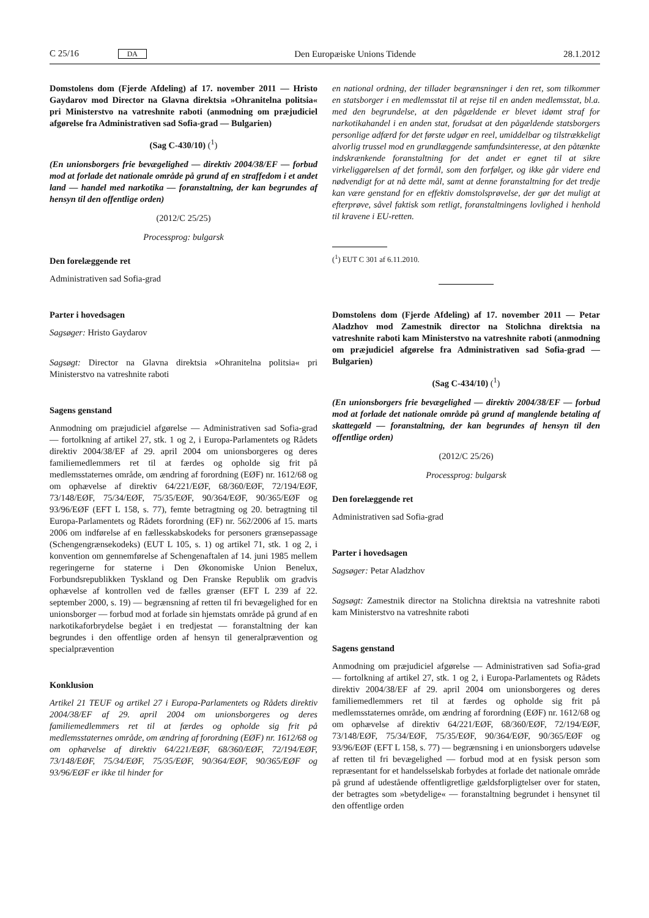C 25/16 DA Den Europæiske Unions Tidende 28.1.2012
Domstolens dom (Fjerde Afdeling) af 17. november 2011 — Hristo Gaydarov mod Director na Glavna direktsia »Ohranitelna politsia« pri Ministerstvo na vatreshnite raboti (anmodning om præjudiciel afgørelse fra Administrativen sad Sofia-grad — Bulgarien)
(Sag C-430/10) (<sup>1</sup>)
(En unionsborgers frie bevægelighed — direktiv 2004/38/EF — forbud mod at forlade det nationale område på grund af en straffedom i et andet land — handel med narkotika — foranstaltning, der kan begrundes af hensyn til den offentlige orden)
(2012/C 25/25)
Processprog: bulgarsk
Den forelæggende ret
Administrativen sad Sofia-grad
Parter i hovedsagen
Sagsøger: Hristo Gaydarov
Sagsøgt: Director na Glavna direktsia »Ohranitelna politsia« pri Ministerstvo na vatreshnite raboti
Sagens genstand
Anmodning om præjudiciel afgørelse — Administrativen sad Sofia-grad — fortolkning af artikel 27, stk. 1 og 2, i Europa-Parlamentets og Rådets direktiv 2004/38/EF af 29. april 2004 om unionsborgeres og deres familiemedlemmers ret til at færdes og opholde sig frit på medlemsstaternes område, om ændring af forordning (EØF) nr. 1612/68 og om ophævelse af direktiv 64/221/EØF, 68/360/EØF, 72/194/EØF, 73/148/EØF, 75/34/EØF, 75/35/EØF, 90/364/EØF, 90/365/EØF og 93/96/EØF (EFT L 158, s. 77), femte betragtning og 20. betragtning til Europa-Parlamentets og Rådets forordning (EF) nr. 562/2006 af 15. marts 2006 om indførelse af en fællesskabskodeks for personers grænsepassage (Schengengrænsekodeks) (EUT L 105, s. 1) og artikel 71, stk. 1 og 2, i konvention om gennemførelse af Schengenaftalen af 14. juni 1985 mellem regeringerne for staterne i Den Økonomiske Union Benelux, Forbundsrepublikken Tyskland og Den Franske Republik om gradvis ophævelse af kontrollen ved de fælles grænser (EFT L 239 af 22. september 2000, s. 19) — begrænsning af retten til fri bevægelighed for en unionsborger — forbud mod at forlade sin hjemstats område på grund af en narkotikaforbrydelse begået i en tredjestat — foranstaltning der kan begrundes i den offentlige orden af hensyn til generalprævention og specialprævention
Konklusion
Artikel 21 TEUF og artikel 27 i Europa-Parlamentets og Rådets direktiv 2004/38/EF af 29. april 2004 om unionsborgeres og deres familiemedlemmers ret til at færdes og opholde sig frit på medlemsstaternes område, om ændring af forordning (EØF) nr. 1612/68 og om ophævelse af direktiv 64/221/EØF, 68/360/EØF, 72/194/EØF, 73/148/EØF, 75/34/EØF, 75/35/EØF, 90/364/EØF, 90/365/EØF og 93/96/EØF er ikke til hinder for
en national ordning, der tillader begrænsninger i den ret, som tilkommer en statsborger i en medlemsstat til at rejse til en anden medlemsstat, bl.a. med den begrundelse, at den pågældende er blevet idømt straf for narkotikahandel i en anden stat, forudsat at den pågældende statsborgers personlige adfærd for det første udgør en reel, umiddelbar og tilstrækkeligt alvorlig trussel mod en grundlæggende samfundsinteresse, at den påtænkte indskrænkende foranstaltning for det andet er egnet til at sikre virkeliggørelsen af det formål, som den forfølger, og ikke går videre end nødvendigt for at nå dette mål, samt at denne foranstaltning for det tredje kan være genstand for en effektiv domstolsprøvelse, der gør det muligt at efterprøve, såvel faktisk som retligt, foranstaltningens lovlighed i henhold til kravene i EU-retten.
(<sup>1</sup>) EUT C 301 af 6.11.2010.
Domstolens dom (Fjerde Afdeling) af 17. november 2011 — Petar Aladzhov mod Zamestnik director na Stolichna direktsia na vatreshnite raboti kam Ministerstvo na vatreshnite raboti (anmodning om præjudiciel afgørelse fra Administrativen sad Sofia-grad — Bulgarien)
(Sag C-434/10) (<sup>1</sup>)
(En unionsborgers frie bevægelighed — direktiv 2004/38/EF — forbud mod at forlade det nationale område på grund af manglende betaling af skattegæld — foranstaltning, der kan begrundes af hensyn til den offentlige orden)
(2012/C 25/26)
Processprog: bulgarsk
Den forelæggende ret
Administrativen sad Sofia-grad
Parter i hovedsagen
Sagsøger: Petar Aladzhov
Sagsøgt: Zamestnik director na Stolichna direktsia na vatreshnite raboti kam Ministerstvo na vatreshnite raboti
Sagens genstand
Anmodning om præjudiciel afgørelse — Administrativen sad Sofia-grad — fortolkning af artikel 27, stk. 1 og 2, i Europa-Parlamentets og Rådets direktiv 2004/38/EF af 29. april 2004 om unionsborgeres og deres familiemedlemmers ret til at færdes og opholde sig frit på medlemsstaternes område, om ændring af forordning (EØF) nr. 1612/68 og om ophævelse af direktiv 64/221/EØF, 68/360/EØF, 72/194/EØF, 73/148/EØF, 75/34/EØF, 75/35/EØF, 90/364/EØF, 90/365/EØF og 93/96/EØF (EFT L 158, s. 77) — begrænsning i en unionsborgers udøvelse af retten til fri bevægelighed — forbud mod at en fysisk person som repræsentant for et handelsselskab forbydes at forlade det nationale område på grund af udestående offentligretlige gældsforpligtelser over for staten, der betragtes som »betydelige« — foranstaltning begrundet i hensynet til den offentlige orden